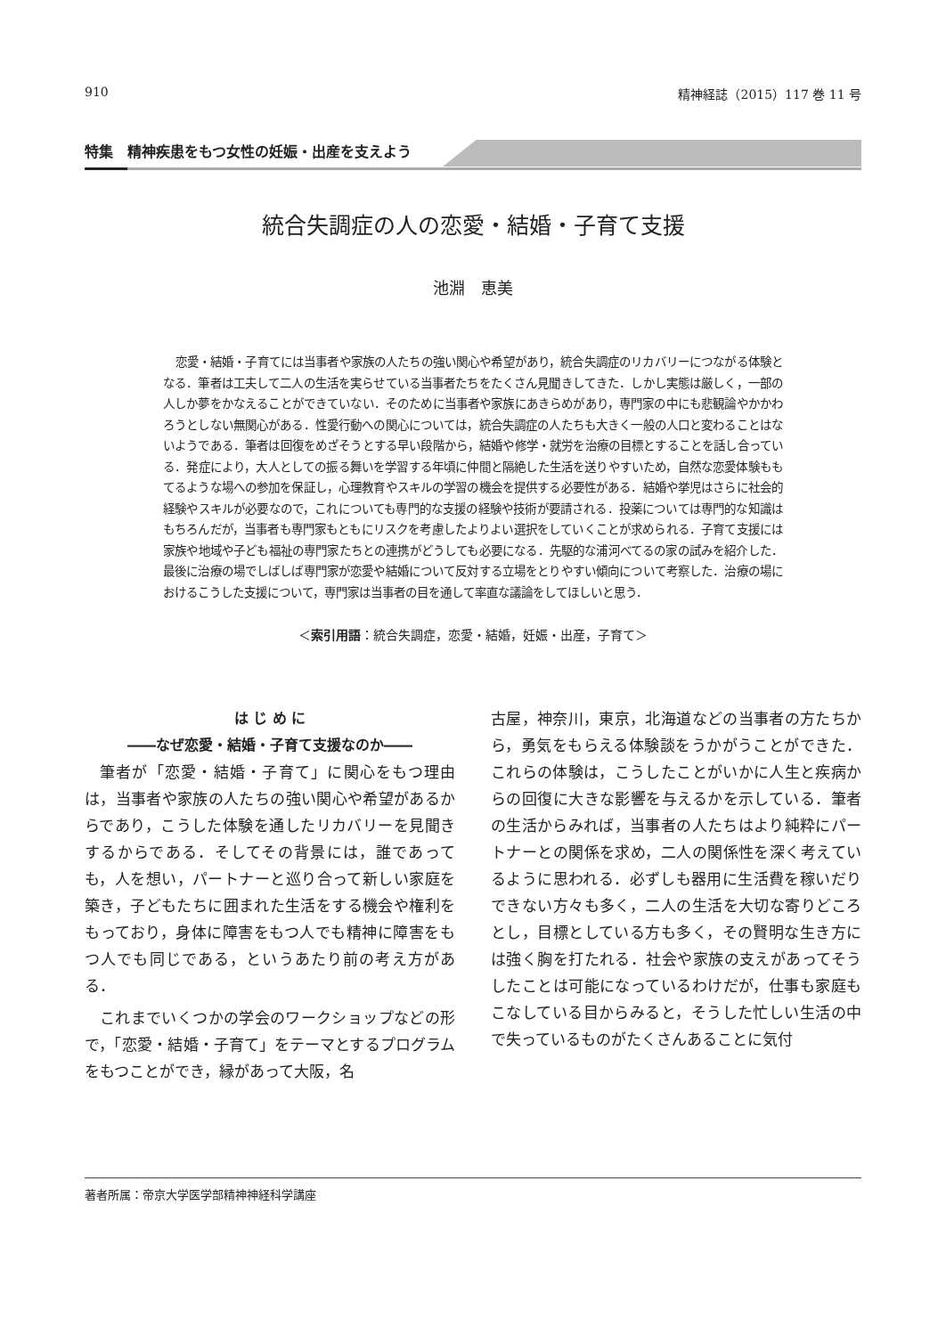910 精神経誌（2015）117 巻 11 号
特集　精神疾患をもつ女性の妊娠・出産を支えよう
統合失調症の人の恋愛・結婚・子育て支援
池淵　恵美
恋愛・結婚・子育てには当事者や家族の人たちの強い関心や希望があり，統合失調症のリカバリーにつながる体験となる．筆者は工夫して二人の生活を実らせている当事者たちをたくさん見聞きしてきた．しかし実態は厳しく，一部の人しか夢をかなえることができていない．そのために当事者や家族にあきらめがあり，専門家の中にも悲観論やかかわろうとしない無関心がある．性愛行動への関心については，統合失調症の人たちも大きく一般の人口と変わることはないようである．筆者は回復をめざそうとする早い段階から，結婚や修学・就労を治療の目標とすることを話し合っている．発症により，大人としての振る舞いを学習する年頃に仲間と隔絶した生活を送りやすいため，自然な恋愛体験ももてるような場への参加を保証し，心理教育やスキルの学習の機会を提供する必要性がある．結婚や挙児はさらに社会的経験やスキルが必要なので，これについても専門的な支援の経験や技術が要請される．投薬については専門的な知識はもちろんだが，当事者も専門家もともにリスクを考慮したよりよい選択をしていくことが求められる．子育て支援には家族や地域や子ども福祉の専門家たちとの連携がどうしても必要になる．先駆的な浦河べてるの家の試みを紹介した．最後に治療の場でしばしば専門家が恋愛や結婚について反対する立場をとりやすい傾向について考察した．治療の場におけるこうした支援について，専門家は当事者の目を通して率直な議論をしてほしいと思う．
＜索引用語：統合失調症，恋愛・結婚，妊娠・出産，子育て＞
は じ め に
――なぜ恋愛・結婚・子育て支援なのか――
筆者が「恋愛・結婚・子育て」に関心をもつ理由は，当事者や家族の人たちの強い関心や希望があるからであり，こうした体験を通したリカバリーを見聞きするからである．そしてその背景には，誰であっても，人を想い，パートナーと巡り合って新しい家庭を築き，子どもたちに囲まれた生活をする機会や権利をもっており，身体に障害をもつ人でも精神に障害をもつ人でも同じである，というあたり前の考え方がある．
これまでいくつかの学会のワークショップなどの形で，「恋愛・結婚・子育て」をテーマとするプログラムをもつことができ，縁があって大阪，名
古屋，神奈川，東京，北海道などの当事者の方たちから，勇気をもらえる体験談をうかがうことができた．これらの体験は，こうしたことがいかに人生と疾病からの回復に大きな影響を与えるかを示している．筆者の生活からみれば，当事者の人たちはより純粋にパートナーとの関係を求め，二人の関係性を深く考えているように思われる．必ずしも器用に生活費を稼いだりできない方々も多く，二人の生活を大切な寄りどころとし，目標としている方も多く，その賢明な生き方には強く胸を打たれる．社会や家族の支えがあってそうしたことは可能になっているわけだが，仕事も家庭もこなしている目からみると，そうした忙しい生活の中で失っているものがたくさんあることに気付
著者所属：帝京大学医学部精神神経科学講座